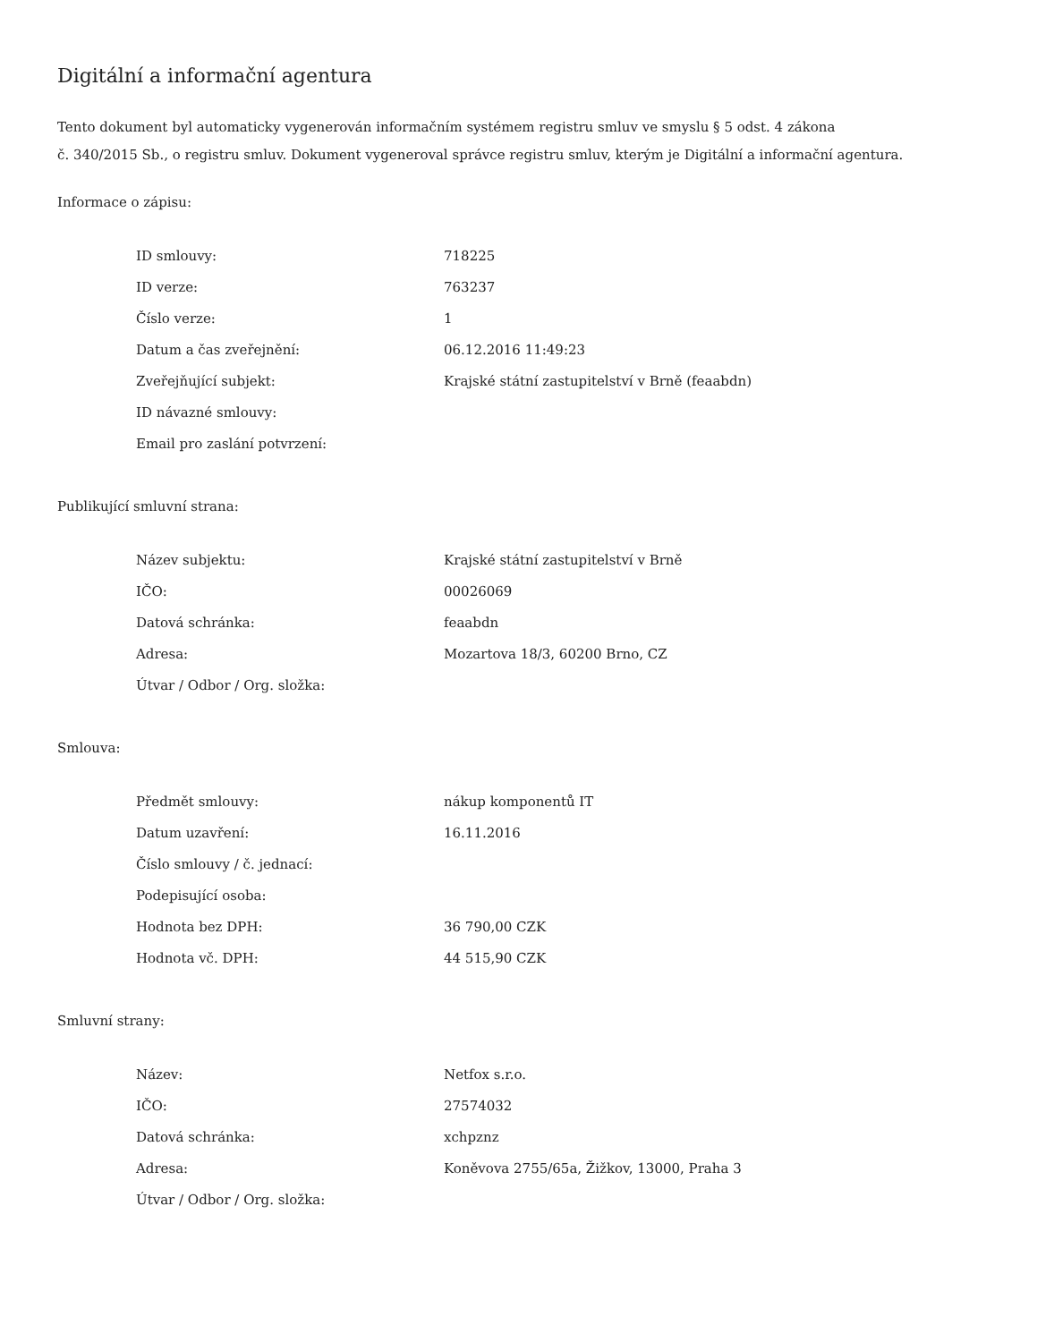Digitální a informační agentura
Tento dokument byl automaticky vygenerován informačním systémem registru smluv ve smyslu § 5 odst. 4 zákona
č. 340/2015 Sb., o registru smluv. Dokument vygeneroval správce registru smluv, kterým je Digitální a informační agentura.
Informace o zápisu:
| ID smlouvy: | 718225 |
| ID verze: | 763237 |
| Číslo verze: | 1 |
| Datum a čas zveřejnění: | 06.12.2016 11:49:23 |
| Zveřejňující subjekt: | Krajské státní zastupitelství v Brně (feaabdn) |
| ID návazné smlouvy: | |
| Email pro zaslání potvrzení: | |
Publikující smluvní strana:
| Název subjektu: | Krajské státní zastupitelství v Brně |
| IČO: | 00026069 |
| Datová schránka: | feaabdn |
| Adresa: | Mozartova 18/3, 60200 Brno, CZ |
| Útvar / Odbor / Org. složka: | |
Smlouva:
| Předmět smlouvy: | nákup komponentů IT |
| Datum uzavření: | 16.11.2016 |
| Číslo smlouvy / č. jednací: | |
| Podepisující osoba: | |
| Hodnota bez DPH: | 36 790,00 CZK |
| Hodnota vč. DPH: | 44 515,90 CZK |
Smluvní strany:
| Název: | Netfox s.r.o. |
| IČO: | 27574032 |
| Datová schránka: | xchpznz |
| Adresa: | Koněvova 2755/65a, Žižkov, 13000, Praha 3 |
| Útvar / Odbor / Org. složka: | |